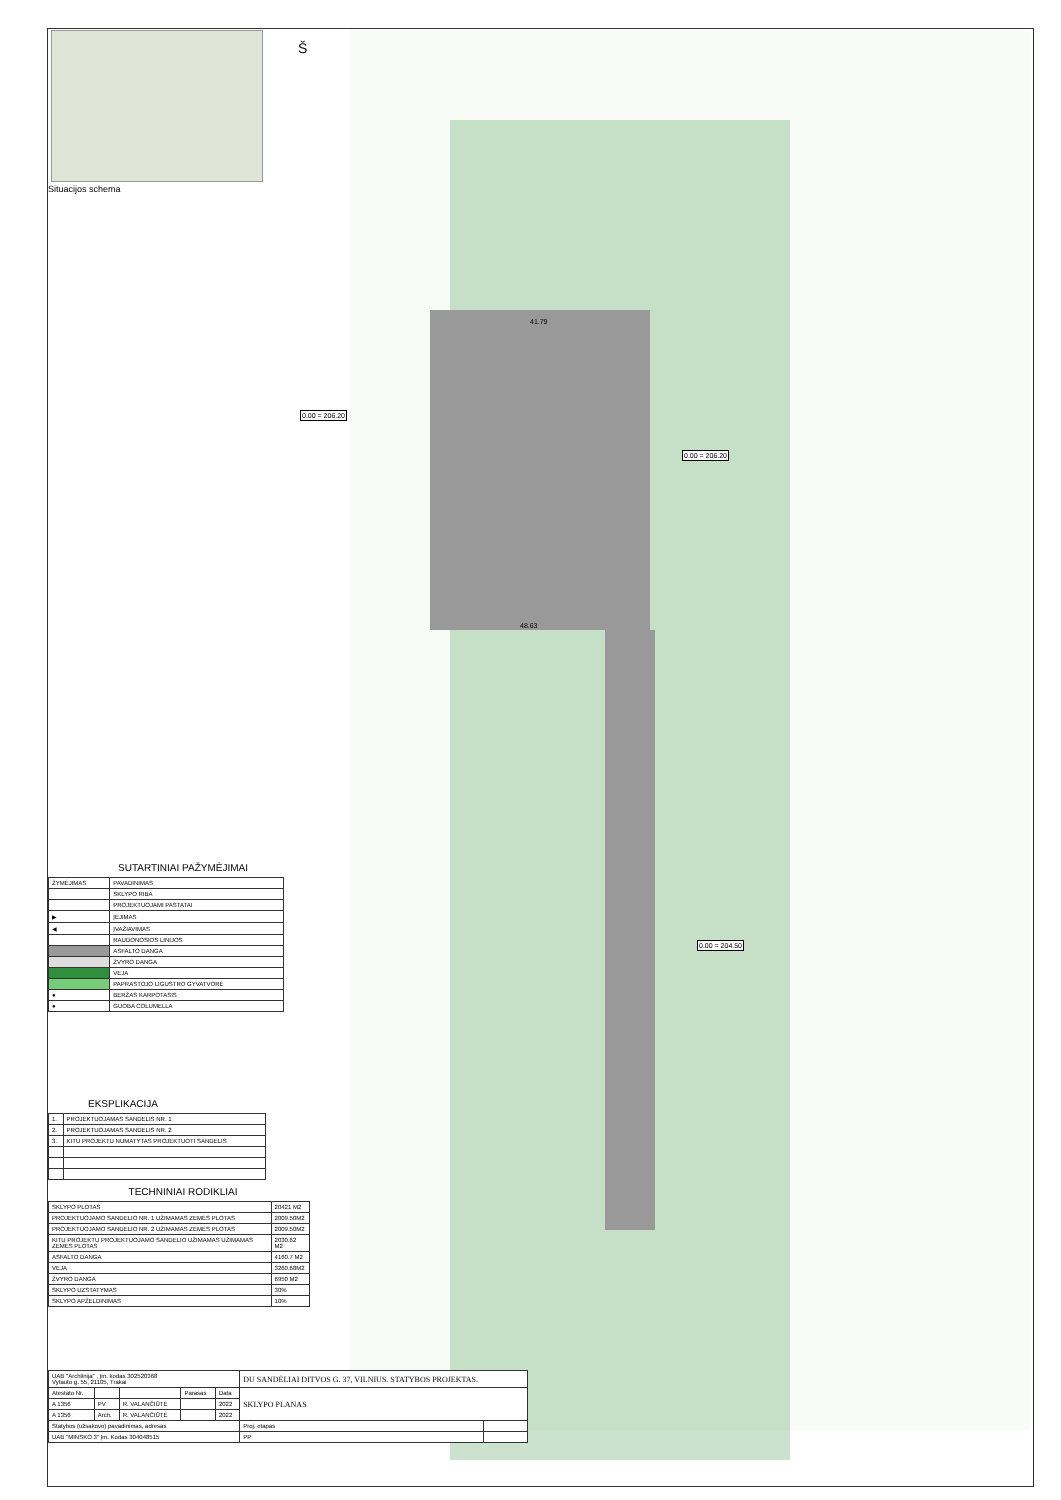Situacijos schema
Š
SUTARTINIAI PAŽYMĖJIMAI
| ŽYMĖJIMAS | PAVADINIMAS |
| --- | --- |
| | SKLYPO RIBA |
| | PROJEKTUOJAMI PASTATAI |
| ▶ | ĮĖJIMAS |
| ◀ | ĮVAŽIAVIMAS |
| | RAUDONOSIOS LINIJOS |
| | ASFALTO DANGA |
| | ŽVYRO DANGA |
| | VEJA |
| | PAPRASTOJO LIGUSTRO GYVATVORĖ |
| ● | BERŽAS KARPOTASIS |
| ● | GUOBA COLUMELLA |
EKSPLIKACIJA
| 1. | PROJEKTUOJAMAS SANDELIS NR. 1 |
| 2. | PROJEKTUOJAMAS SANDELIS NR. 2 |
| 3. | KITU PROJEKTU NUMATYTAS PROJEKTUOTI SANDELIS |
TECHNINIAI RODIKLIAI
| SKLYPO PLOTAS | 20421 M2 |
| PROJEKTUOJAMO SANDELIO NR. 1 UŽIMAMAS ZEMĖS PLOTAS | 2009.50M2 |
| PROJEKTUOJAMO SANDELIO NR. 2 UŽIMAMAS ZEMĖS PLOTAS | 2009.50M2 |
| KITU PROJEKTU PROJEKTUOJAMO SANDELIO UŽIMAMAS UŽIMAMAS ZEMĖS PLOTAS | 2030.62 M2 |
| ASFALTO DANGA | 4160.7 M2 |
| VEJA | 3260.68M2 |
| ŽVYRO DANGA | 6950 M2 |
| SKLYPO UZSTATYMAS | 30% |
| SKLYPO APŽELDINIMAS | 10% |
| UAB "Archlinija" , Įm. kodas 302520368 Vytauto g. 55, 21105, Trakai | | | | | DU SANDĖLIAI DITVOS G. 37, VILNIUS. STATYBOS PROJEKTAS. | |
| Atestato Nr. | | | Parasas | Data | SKLYPO PLANAS | |
| A 1356 | PV | R. VALANČIŪTĖ | | 2022 | | |
| A 1356 | Arch. | R. VALANČIŪTĖ | | 2022 | | |
| Statybos (užsakovo) pavadinimas, adresas | | | | | Proj. etapas | |
| UAB "MINSKO 3" Įm. Kodas 304048515 | | | | | PP | |
0.00 = 206.20
0.00 = 206.20
0.00 = 204.50
41.79
48.63